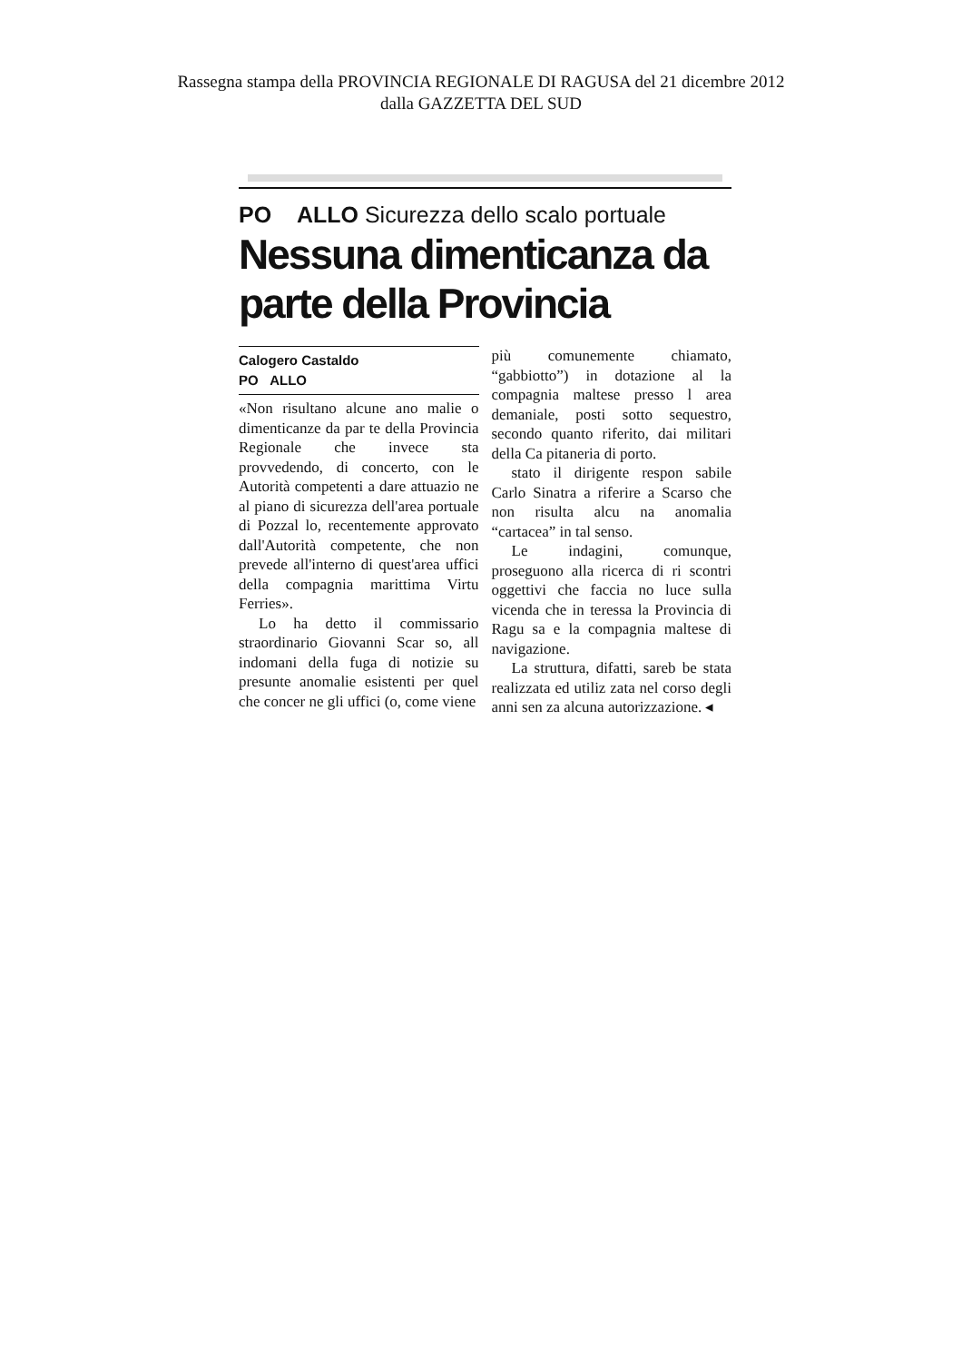Rassegna stampa della PROVINCIA REGIONALE DI RAGUSA del 21 dicembre 2012
dalla GAZZETTA DEL SUD
PO ALLO Sicurezza dello scalo portuale
Nessuna dimenticanza da parte della Provincia
Calogero Castaldo
PO ALLO
«Non risultano alcune ano malie o dimenticanze da par te della Provincia Regionale che invece sta provvedendo, di concerto, con le Autorità competenti a dare attuazio ne al piano di sicurezza dell'area portuale di Pozzal lo, recentemente approvato dall'Autorità competente, che non prevede all'interno di quest'area uffici della compagnia marittima Virtu Ferries».
Lo ha detto il commissario straordinario Giovanni Scar so, all indomani della fuga di notizie su presunte anomalie esistenti per quel che concer ne gli uffici (o, come viene
più comunemente chiamato, “gabbiotto”) in dotazione al la compagnia maltese presso l area demaniale, posti sotto sequestro, secondo quanto riferito, dai militari della Ca pitaneria di porto.
stato il dirigente respon sabile Carlo Sinatra a riferire a Scarso che non risulta alcu na anomalia “cartacea” in tal senso.
Le indagini, comunque, proseguono alla ricerca di ri scontri oggettivi che faccia no luce sulla vicenda che in teressa la Provincia di Ragu sa e la compagnia maltese di navigazione.
La struttura, difatti, sareb be stata realizzata ed utiliz zata nel corso degli anni sen za alcuna autorizzazione. ◂